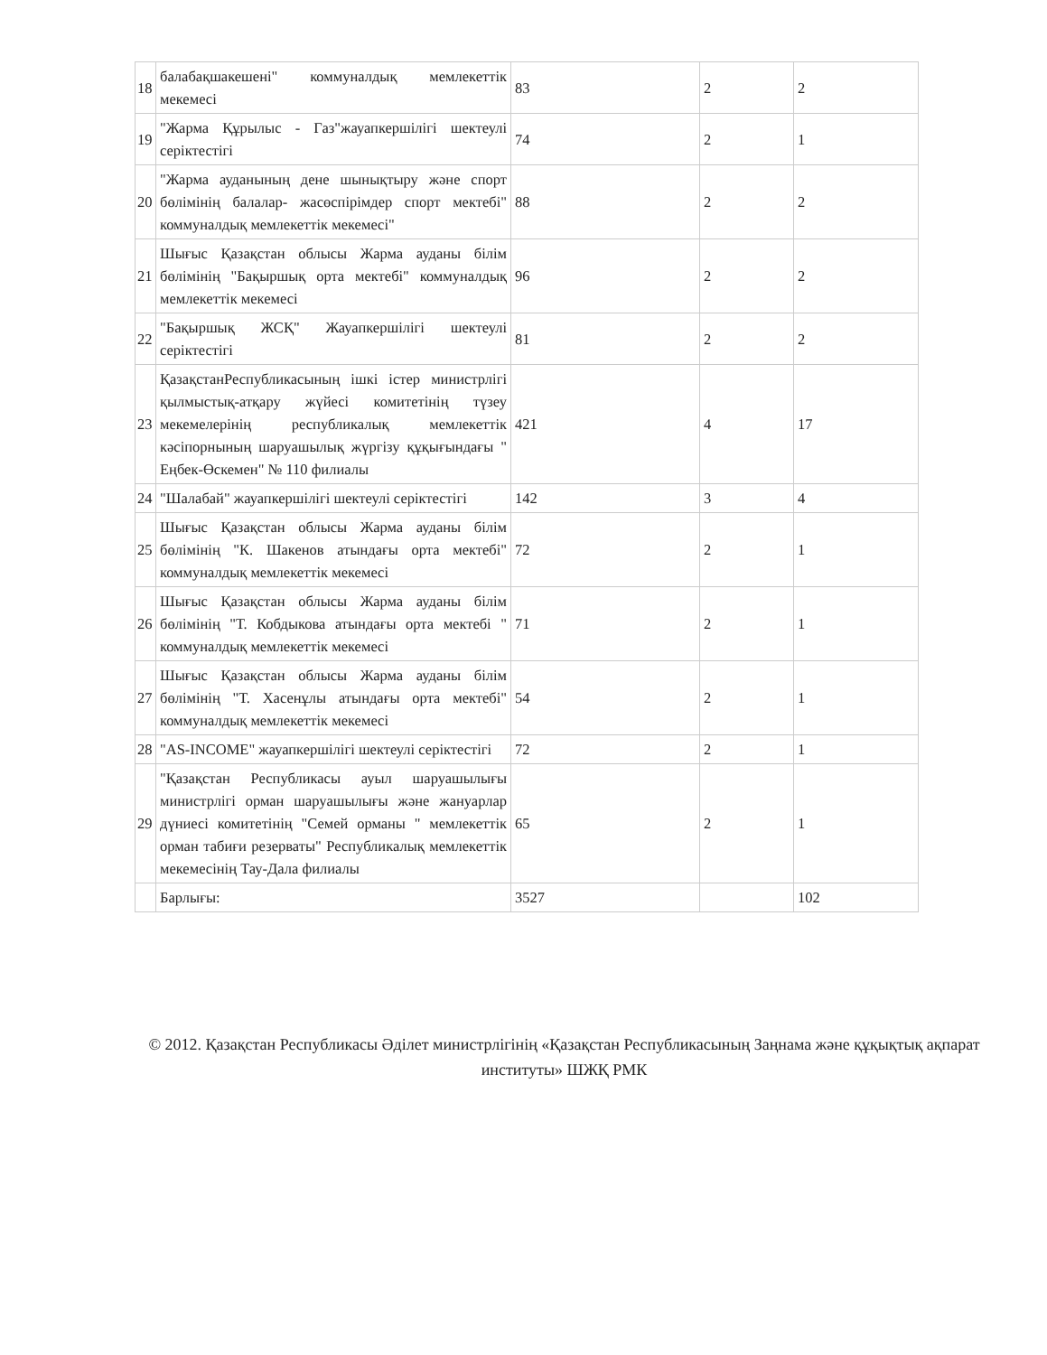| 18 | балабақшакешені" коммуналдық мемлекеттік мекемесі | 83 | 2 | 2 |
| 19 | "Жарма Құрылыс - Газ"жауапкершілігі шектеулі серіктестігі | 74 | 2 | 1 |
| 20 | "Жарма ауданының дене шынықтыру және спорт бөлімінің балалар- жасөспірімдер спорт мектебі" коммуналдық мемлекеттік мекемесі" | 88 | 2 | 2 |
| 21 | Шығыс Қазақстан облысы Жарма ауданы білім бөлімінің "Бақыршық орта мектебі" коммуналдық мемлекеттік мекемесі | 96 | 2 | 2 |
| 22 | "Бақыршық ЖСҚ" Жауапкершілігі шектеулі серіктестігі | 81 | 2 | 2 |
| 23 | ҚазақстанРеспубликасының ішкі істер министрлігі қылмыстық-атқару жүйесі комитетінің түзеу мекемелерінің республикалық мемлекеттік кәсіпорнының шаруашылық жүргізу құқығындағы " Еңбек-Өскемен" № 110 филиалы | 421 | 4 | 17 |
| 24 | "Шалабай" жауапкершілігі шектеулі серіктестігі | 142 | 3 | 4 |
| 25 | Шығыс Қазақстан облысы Жарма ауданы білім бөлімінің "К. Шакенов атындағы орта мектебі" коммуналдық мемлекеттік мекемесі | 72 | 2 | 1 |
| 26 | Шығыс Қазақстан облысы Жарма ауданы білім бөлімінің "Т. Кобдыкова атындағы орта мектебі " коммуналдық мемлекеттік мекемесі | 71 | 2 | 1 |
| 27 | Шығыс Қазақстан облысы Жарма ауданы білім бөлімінің "Т. Хасенұлы атындағы орта мектебі" коммуналдық мемлекеттік мекемесі | 54 | 2 | 1 |
| 28 | "AS-INCOME" жауапкершілігі шектеулі серіктестігі | 72 | 2 | 1 |
| 29 | "Қазақстан Республикасы ауыл шаруашылығы министрлігі орман шаруашылығы және жануарлар дүниесі комитетінің "Семей орманы " мемлекеттік орман табиғи резерваты" Республикалық мемлекеттік мекемесінің Тау-Дала филиалы | 65 | 2 | 1 |
| | Барлығы: | 3527 | | 102 |
© 2012. Қазақстан Республикасы Әділет министрлігінің «Қазақстан Республикасының Заңнама және құқықтық ақпарат институты» ШЖҚ РМК